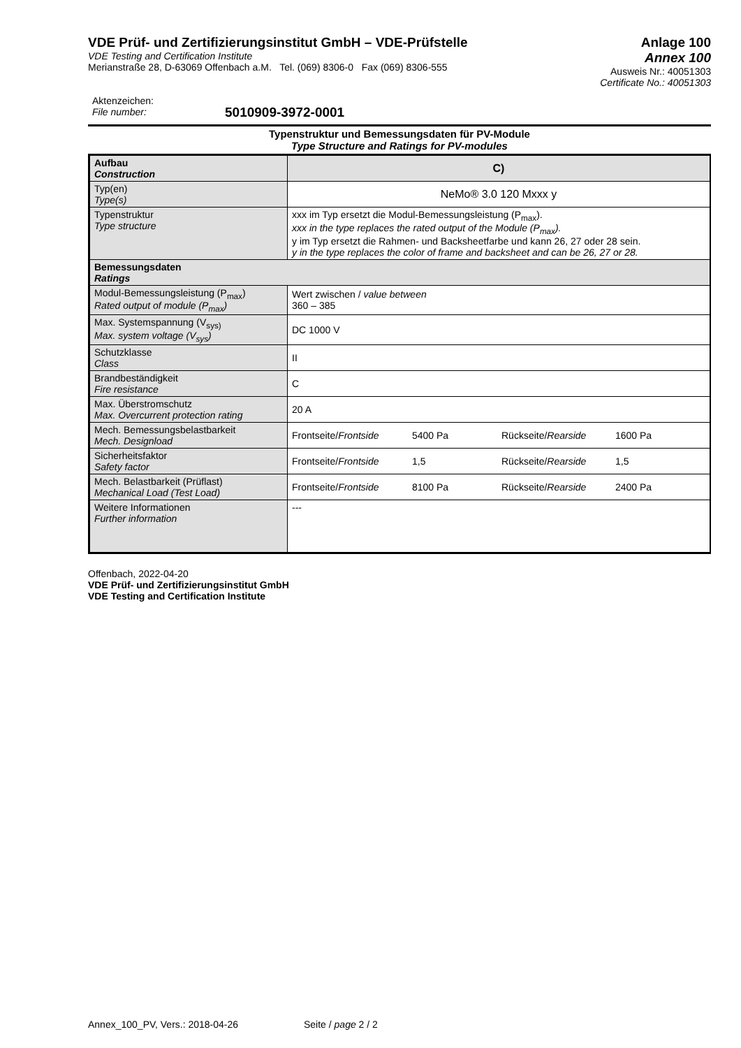VDE Prüf- und Zertifizierungsinstitut GmbH – VDE-Prüfstelle
VDE Testing and Certification Institute
Merianstraße 28, D-63069 Offenbach a.M. Tel. (069) 8306-0 Fax (069) 8306-555
Anlage 100
Annex 100
Ausweis Nr.: 40051303
Certificate No.: 40051303
Aktenzeichen:
File number:
5010909-3972-0001
Typenstruktur und Bemessungsdaten für PV-Module
Type Structure and Ratings for PV-modules
| Aufbau Construction | C) |
| Typ(en) Type(s) | NeMo® 3.0 120 Mxxx y |
| Typenstruktur Type structure | xxx im Typ ersetzt die Modul-Bemessungsleistung (P<sub>max</sub>). xxx in the type replaces the rated output of the Module (P<sub>max</sub>). y im Typ ersetzt die Rahmen- und Backsheetfarbe und kann 26, 27 oder 28 sein. y in the type replaces the color of frame and backsheet and can be 26, 27 or 28. |
| Bemessungsdaten Ratings | |
| Modul-Bemessungsleistung (P<sub>max</sub>) Rated output of module (P<sub>max</sub>) | Wert zwischen / value between 360 – 385 |
| Max. Systemspannung (V<sub>sys)</sub> Max. system voltage (V<sub>sys</sub>) | DC 1000 V |
| Schutzklasse Class | II |
| Brandbeständigkeit Fire resistance | C |
| Max. Überstromschutz Max. Overcurrent protection rating | 20 A |
| Mech. Bemessungsbelastbarkeit Mech. Designload | Frontseite/ Frontside 5400 Pa Rückseite/ Rearside 1600 Pa |
| Sicherheitsfaktor Safety factor | Frontseite/ Frontside 1,5 Rückseite/ Rearside 1,5 |
| Mech. Belastbarkeit (Prüflast) Mechanical Load (Test Load) | Frontseite/ Frontside 8100 Pa Rückseite/ Rearside 2400 Pa |
| Weitere Informationen Further information | --- |
Offenbach, 2022-04-20
VDE Prüf- und Zertifizierungsinstitut GmbH
VDE Testing and Certification Institute
Annex_100_PV, Vers.: 2018-04-26 Seite / page 2 / 2